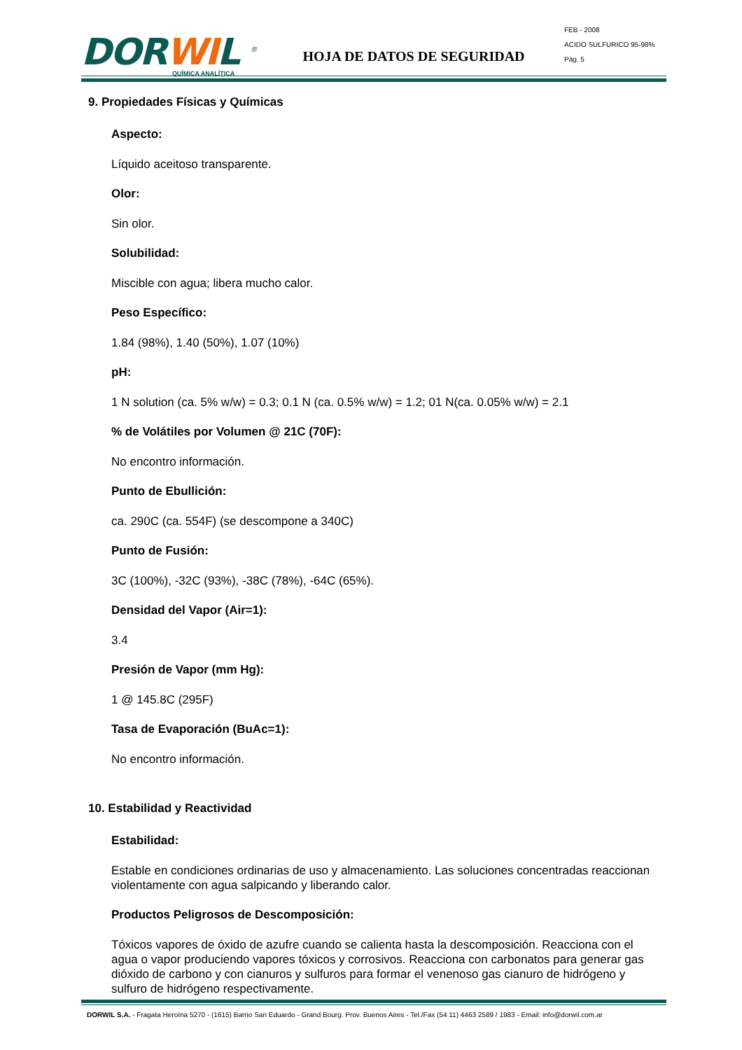DORWIL <sup>®</sup>
QUÍMICA ANALÍTICA
HOJA DE DATOS DE SEGURIDAD
FEB - 2008
ACIDO SULFURICO 95-98%
Pág. 5
9. Propiedades Físicas y Químicas
Aspecto:
Líquido aceitoso transparente.
Olor:
Sin olor.
Solubilidad:
Miscible con agua; libera mucho calor.
Peso Específico:
1.84 (98%), 1.40 (50%), 1.07 (10%)
pH:
1 N solution (ca. 5% w/w) = 0.3; 0.1 N (ca. 0.5% w/w) = 1.2; 01 N(ca. 0.05% w/w) = 2.1
% de Volátiles por Volumen @ 21C (70F):
No encontro información.
Punto de Ebullición:
ca. 290C (ca. 554F) (se descompone a 340C)
Punto de Fusión:
3C (100%), -32C (93%), -38C (78%), -64C (65%).
Densidad del Vapor (Air=1):
3.4
Presión de Vapor (mm Hg):
1 @ 145.8C (295F)
Tasa de Evaporación (BuAc=1):
No encontro información.
10. Estabilidad y Reactividad
Estabilidad:
Estable en condiciones ordinarias de uso y almacenamiento. Las soluciones concentradas reaccionan violentamente con agua salpicando y liberando calor.
Productos Peligrosos de Descomposición:
Tóxicos vapores de óxido de azufre cuando se calienta hasta la descomposición. Reacciona con el agua o vapor produciendo vapores tóxicos y corrosivos. Reacciona con carbonatos para generar gas dióxido de carbono y con cianuros y sulfuros para formar el venenoso gas cianuro de hidrógeno y sulfuro de hidrógeno respectivamente.
DORWIL S.A. - Fragata Heroína 5270 - (1615) Barrio San Eduardo - Grand Bourg. Prov. Buenos Aires - Tel./Fax (54 11) 4463 2589 / 1983 - Email: info@dorwil.com.ar